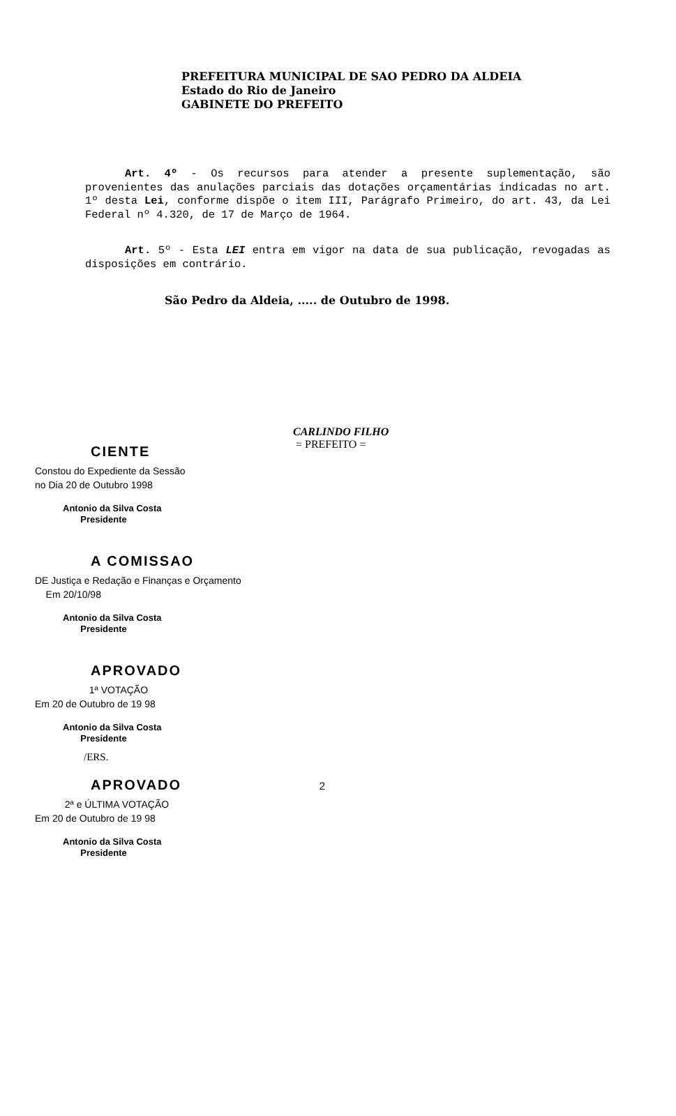PREFEITURA MUNICIPAL DE SAO PEDRO DA ALDEIA
Estado do Rio de Janeiro
GABINETE DO PREFEITO
Art. 4º - Os recursos para atender a presente suplementação, são provenientes das anulações parciais das dotações orçamentárias indicadas no art. 1º desta Lei, conforme dispõe o item III, Parágrafo Primeiro, do art. 43, da Lei Federal nº 4.320, de 17 de Março de 1964.
Art. 5º - Esta LEI entra em vigor na data de sua publicação, revogadas as disposições em contrário.
São Pedro da Aldeia, ..... de Outubro de 1998.
CARLINDO FILHO
= PREFEITO =
CIENTE
Constou do Expediente da Sessão
no Dia 20 de Outubro 1998
Antonio da Silva Costa
Presidente
A COMISSAO
DE Justiça e Redação e Finanças e Orçamento
Em 20/10/98
Antonio da Silva Costa
Presidente
APROVADO
1ª VOTAÇÃO
Em 20 de Outubro de 19 98
Antonio da Silva Costa
Presidente
/ERS.
APROVADO 2
2ª e ÚLTIMA VOTAÇÃO
Em 20 de Outubro de 19 98
Antonio da Silva Costa
Presidente